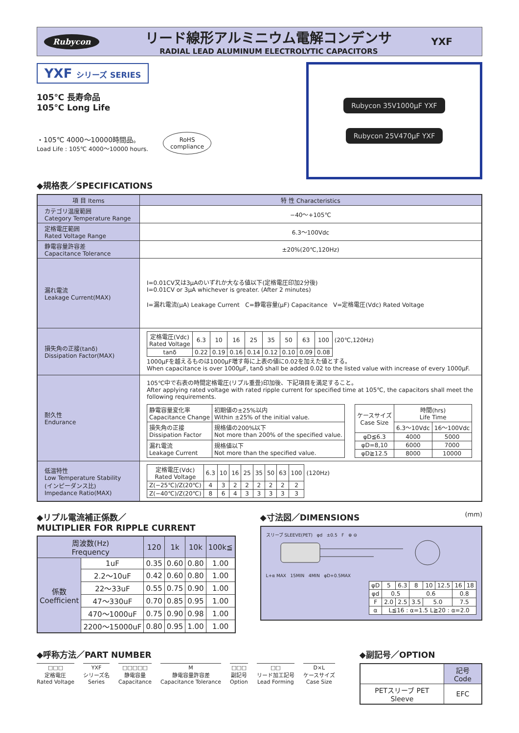Rubycon
リード線形アルミニウム電解コンデンサ
RADIAL LEAD ALUMINUM ELECTROLYTIC CAPACITORS
YXF
YXF シリーズ SERIES
105℃ 長寿命品
105℃ Long Life
・105℃ 4000〜10000時間品。
Load Life : 105℃ 4000〜10000 hours.
RoHS
compliance
◆規格表／SPECIFICATIONS
Rubycon 35V1000µF YXF
Rubycon 25V470µF YXF
| 項 目 Items | 特 性 Characteristics |
| カテゴリ温度範囲 Category Temperature Range | −40〜+105℃ |
| 定格電圧範囲 Rated Voltage Range | 6.3〜100Vdc |
| 静電容量許容差 Capacitance Tolerance | ±20%(20℃,120Hz) |
| 漏れ電流 Leakage Current(MAX) | I=0.01CV又は3µAのいずれか大なる値以下(定格電圧印加2分後) I=0.01CV or 3µA whichever is greater. (After 2 minutes) I=漏れ電流(µA) Leakage Current C=静電容量(µF) Capacitance V=定格電圧(Vdc) Rated Voltage |
| 損失角の正接(tanδ) Dissipation Factor(MAX) | / 定格電圧(Vdc) Rated Voltage / 6.3 / 10 / 16 / 25 / 35 / 50 / 63 / 100 / (20℃,120Hz) / / tanδ / 0.22 / 0.19 / 0.16 / 0.14 / 0.12 / 0.10 / 0.09 / 0.08 / / 1000µFを越えるものは1000µF増す毎に上表の値に0.02を加えた値とする。 When capacitance is over 1000µF, tanδ shall be added 0.02 to the listed value with increase of every 1000µF. |
| 耐久性 Endurance | 105℃中で右表の時間定格電圧(リプル重畳)印加後、下記項目を満足すること。 After applying rated voltage with rated ripple current for specified time at 105℃, the capacitors shall meet the following requirements. / 静電容量変化率 Capacitance Change / 初期値の±25%以内 Within ±25% of the initial value. / / 損失角の正接 Dissipation Factor / 規格値の200%以下 Not more than 200% of the specified value. / / 漏れ電流 Leakage Current / 規格値以下 Not more than the specified value. / / ケースサイズ Case Size / 時間(hrs) Life Time / / / --- / --- / --- / / / 6.3〜10Vdc / 16〜100Vdc / / φD≦6.3 / 4000 / 5000 / / φD=8,10 / 6000 / 7000 / / φD≧12.5 / 8000 / 10000 / |
| 低温特性 Low Temperature Stability (インピーダンス比) Impedance Ratio(MAX) | / 定格電圧(Vdc) Rated Voltage / 6.3 / 10 / 16 / 25 / 35 / 50 / 63 / 100 / (120Hz) / / Z(−25℃)/Z(20℃) / 4 / 3 / 2 / 2 / 2 / 2 / 2 / 2 / / / Z(−40℃)/Z(20℃) / 8 / 6 / 4 / 3 / 3 / 3 / 3 / 3 / / |
◆リプル電流補正係数／
MULTIPLIER FOR RIPPLE CURRENT
| 周波数(Hz) Frequency | | 120 | 1k | 10k | 100k≦ |
| 係数 Coefficient | 1uF | 0.35 | 0.60 | 0.80 | 1.00 |
| | 2.2〜10uF | 0.42 | 0.60 | 0.80 | 1.00 |
| | 22〜33uF | 0.55 | 0.75 | 0.90 | 1.00 |
| | 47〜330uF | 0.70 | 0.85 | 0.95 | 1.00 |
| | 470〜1000uF | 0.75 | 0.90 | 0.98 | 1.00 |
| | 2200〜15000uF | 0.80 | 0.95 | 1.00 | 1.00 |
◆寸法図／DIMENSIONS (mm)
スリーブ SLEEVE(PET) φd ±0.5 F ⊕ ⊖
L+α MAX 15MIN 4MIN φD+0.5MAX
| φD | 5 | 6.3 | 8 | 10 | 12.5 | 16 | 18 |
| φd | 0.5 | | 0.6 | | | 0.8 | |
| F | 2.0 | 2.5 | 3.5 | 5.0 | | 7.5 | |
| α | L≦16 : α=1.5 L≧20 : α=2.0 | | | | | | |
◆呼称方法／PART NUMBER
□□□
定格電圧
Rated Voltage
YXF
シリーズ名
Series
□□□□□
静電容量
Capacitance
M
静電容量許容差
Capacitance Tolerance
□□□
副記号
Option
□□
リード加工記号
Lead Forming
D×L
ケースサイズ
Case Size
◆副記号／OPTION
| | 記号 Code |
| PETスリーブ PET Sleeve | EFC |